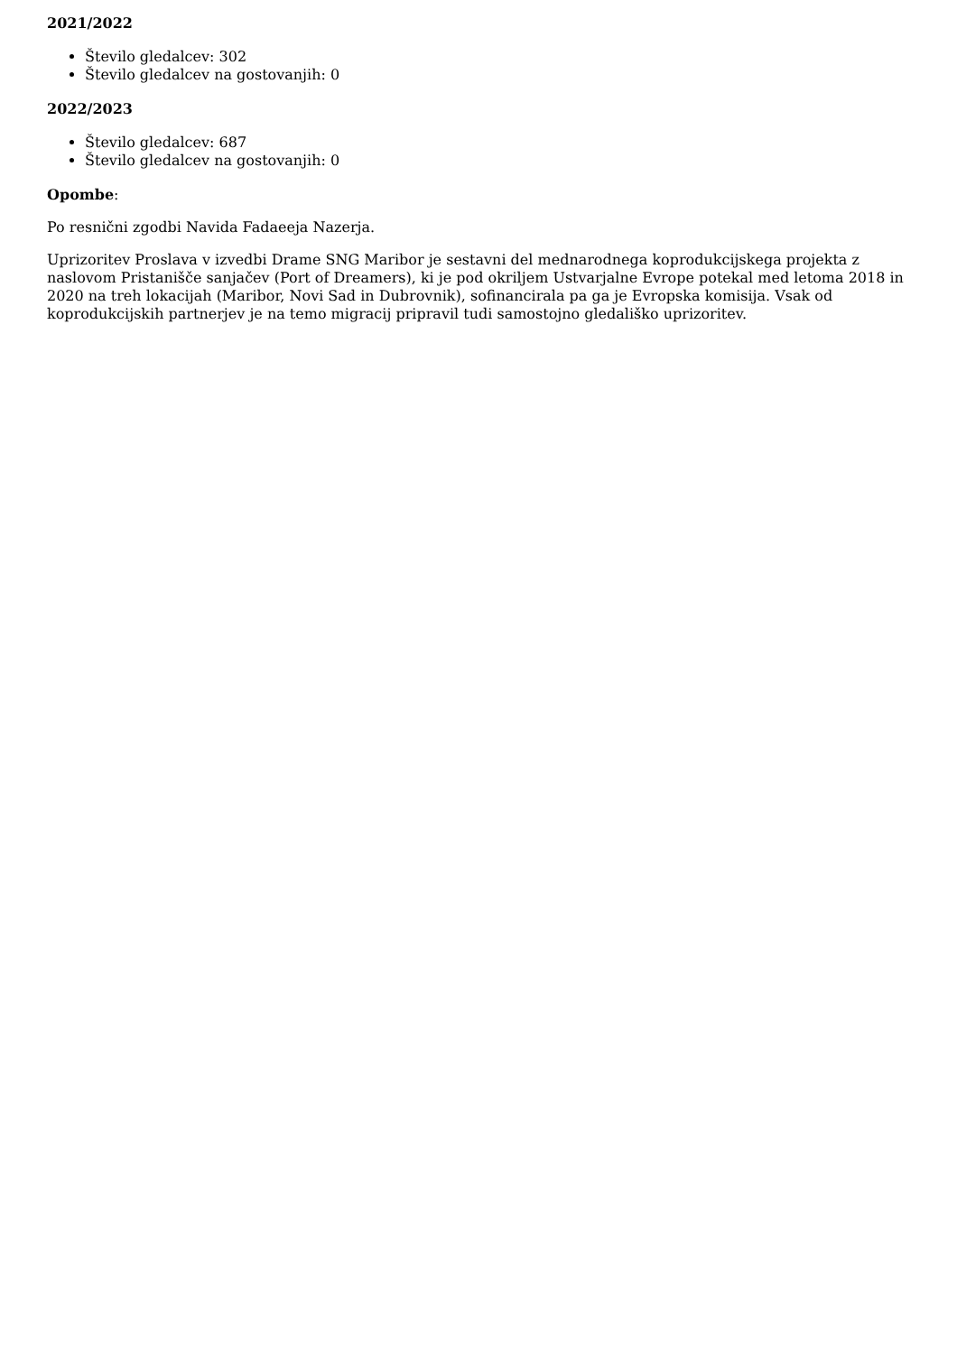2021/2022
Število gledalcev: 302
Število gledalcev na gostovanjih: 0
2022/2023
Število gledalcev: 687
Število gledalcev na gostovanjih: 0
Opombe:
Po resnični zgodbi Navida Fadaeeja Nazerja.
Uprizoritev Proslava v izvedbi Drame SNG Maribor je sestavni del mednarodnega koprodukcijskega projekta z naslovom Pristanišče sanjačev (Port of Dreamers), ki je pod okriljem Ustvarjalne Evrope potekal med letoma 2018 in 2020 na treh lokacijah (Maribor, Novi Sad in Dubrovnik), sofinancirala pa ga je Evropska komisija. Vsak od koprodukcijskih partnerjev je na temo migracij pripravil tudi samostojno gledališko uprizoritev.